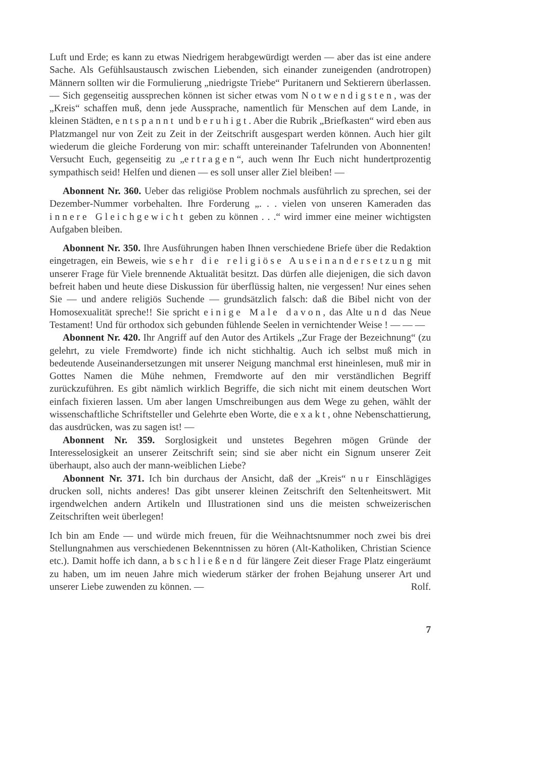Luft und Erde; es kann zu etwas Niedrigem herabgewürdigt werden — aber das ist eine andere Sache. Als Gefühlsaustausch zwischen Liebenden, sich einander zuneigenden (androtropen) Männern sollten wir die Formulierung „niedrigste Triebe“ Puritanern und Sektierern überlassen. — Sich gegenseitig aussprechen können ist sicher etwas vom Notwendigsten, was der „Kreis“ schaffen muß, denn jede Aussprache, namentlich für Menschen auf dem Lande, in kleinen Städten, entspannt und beruhigt. Aber die Rubrik „Briefkasten“ wird eben aus Platzmangel nur von Zeit zu Zeit in der Zeitschrift ausgespart werden können. Auch hier gilt wiederum die gleiche Forderung von mir: schafft untereinander Tafelrunden von Abonnenten! Versucht Euch, gegenseitig zu „ertragen“, auch wenn Ihr Euch nicht hundertprozentig sympathisch seid! Helfen und dienen — es soll unser aller Ziel bleiben! —
Abonnent Nr. 360. Ueber das religiöse Problem nochmals ausführlich zu sprechen, sei der Dezember-Nummer vorbehalten. Ihre Forderung „. . . vielen von unseren Kameraden das innere Gleichgewicht geben zu können . . .“ wird immer eine meiner wichtigsten Aufgaben bleiben.
Abonnent Nr. 350. Ihre Ausführungen haben Ihnen verschiedene Briefe über die Redaktion eingetragen, ein Beweis, wie sehr die religiöse Auseinandersetzung mit unserer Frage für Viele brennende Aktualität besitzt. Das dürfen alle diejenigen, die sich davon befreit haben und heute diese Diskussion für überflüssig halten, nie vergessen! Nur eines sehen Sie — und andere religiös Suchende — grundsätzlich falsch: daß die Bibel nicht von der Homosexualität spreche!! Sie spricht einige Male davon, das Alte und das Neue Testament! Und für orthodox sich gebunden fühlende Seelen in vernichtender Weise ! — — —
Abonnent Nr. 420. Ihr Angriff auf den Autor des Artikels „Zur Frage der Bezeichnung“ (zu gelehrt, zu viele Fremdworte) finde ich nicht stichhaltig. Auch ich selbst muß mich in bedeutende Auseinandersetzungen mit unserer Neigung manchmal erst hineinlesen, muß mir in Gottes Namen die Mühe nehmen, Fremdworte auf den mir verständlichen Begriff zurückzuführen. Es gibt nämlich wirklich Begriffe, die sich nicht mit einem deutschen Wort einfach fixieren lassen. Um aber langen Umschreibungen aus dem Wege zu gehen, wählt der wissenschaftliche Schriftsteller und Gelehrte eben Worte, die exakt, ohne Nebenschattierung, das ausdrücken, was zu sagen ist! —
Abonnent Nr. 359. Sorglosigkeit und unstetes Begehren mögen Gründe der Interesselosigkeit an unserer Zeitschrift sein; sind sie aber nicht ein Signum unserer Zeit überhaupt, also auch der mann-weiblichen Liebe?
Abonnent Nr. 371. Ich bin durchaus der Ansicht, daß der „Kreis“ nur Einschlägiges drucken soll, nichts anderes! Das gibt unserer kleinen Zeitschrift den Seltenheitswert. Mit irgendwelchen andern Artikeln und Illustrationen sind uns die meisten schweizerischen Zeitschriften weit überlegen!
Ich bin am Ende — und würde mich freuen, für die Weihnachtsnummer noch zwei bis drei Stellungnahmen aus verschiedenen Bekenntnissen zu hören (Alt-Katholiken, Christian Science etc.). Damit hoffe ich dann, abschließend für längere Zeit dieser Frage Platz eingeräumt zu haben, um im neuen Jahre mich wiederum stärker der frohen Bejahung unserer Art und unserer Liebe zuwenden zu können. — Rolf.
7